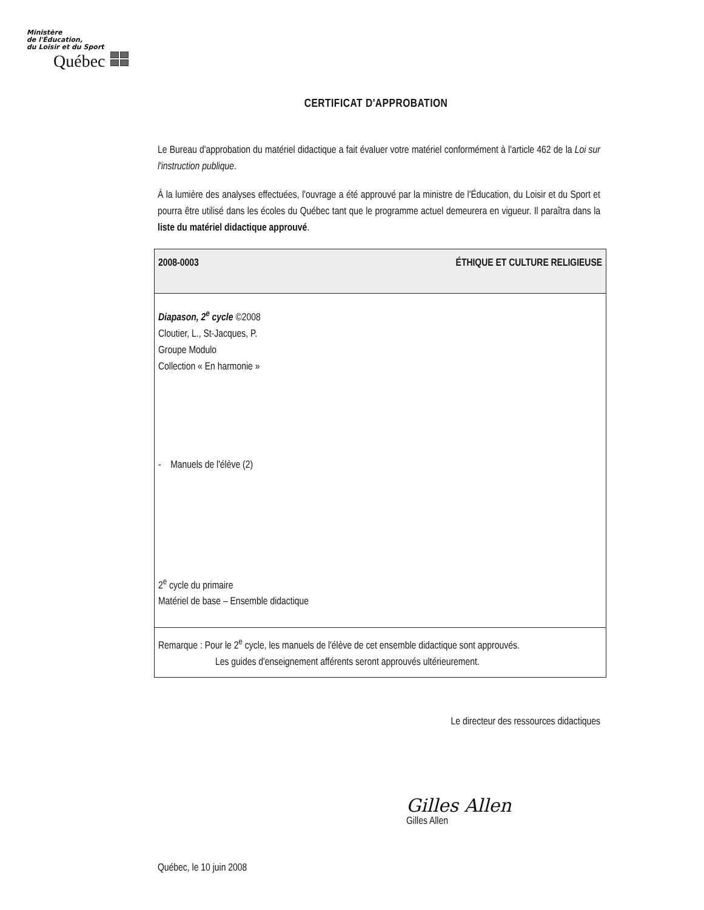Ministère
de l'Éducation,
du Loisir et du Sport
Québec
CERTIFICAT D'APPROBATION
Le Bureau d'approbation du matériel didactique a fait évaluer votre matériel conformément à l'article 462 de la Loi sur l'instruction publique.
À la lumière des analyses effectuées, l'ouvrage a été approuvé par la ministre de l'Éducation, du Loisir et du Sport et pourra être utilisé dans les écoles du Québec tant que le programme actuel demeurera en vigueur. Il paraîtra dans la liste du matériel didactique approuvé.
| 2008-0003 | ÉTHIQUE ET CULTURE RELIGIEUSE |
| Diapason, 2<sup>e</sup> cycle ©2008 Cloutier, L., St-Jacques, P. Groupe Modulo Collection « En harmonie » - Manuels de l'élève (2) 2<sup>e</sup> cycle du primaire Matériel de base – Ensemble didactique | |
| Remarque : Pour le 2<sup>e</sup> cycle, les manuels de l'élève de cet ensemble didactique sont approuvés. Les guides d'enseignement afférents seront approuvés ultérieurement. | |
Le directeur des ressources didactiques
Gilles Allen
Gilles Allen
Québec, le 10 juin 2008